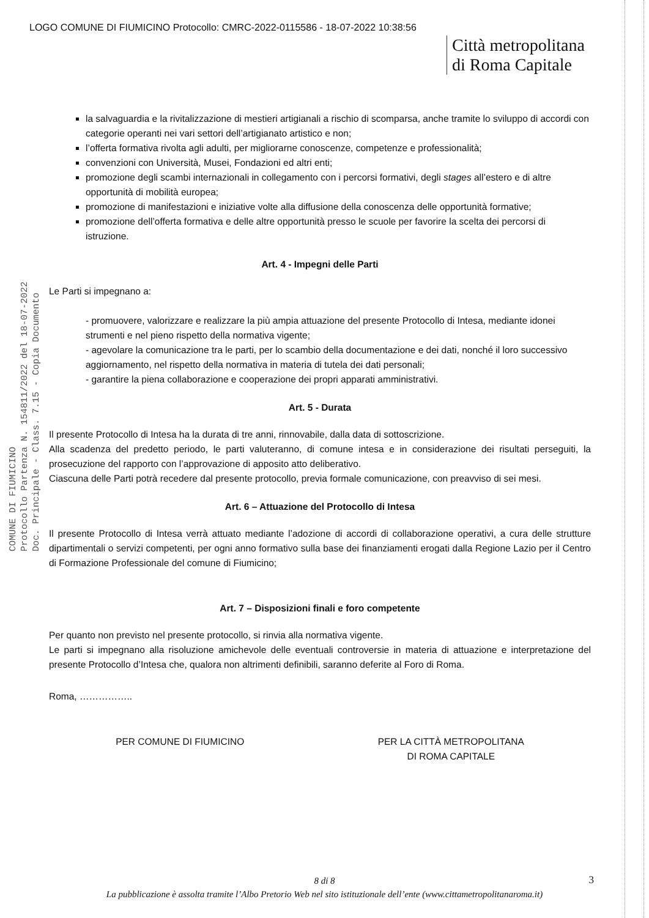COMUNE DI FIUMICINO
Protocollo Partenza N. 154811/2022 del 18-07-2022
Doc. Principale - Class. 7.15 - Copia Documento
LOGO COMUNE DI FIUMICINO Protocollo: CMRC-2022-0115586 - 18-07-2022 10:38:56
Città metropolitana
di Roma Capitale
la salvaguardia e la rivitalizzazione di mestieri artigianali a rischio di scomparsa, anche tramite lo sviluppo di accordi con categorie operanti nei vari settori dell’artigianato artistico e non;
l’offerta formativa rivolta agli adulti, per migliorarne conoscenze, competenze e professionalità;
convenzioni con Università, Musei, Fondazioni ed altri enti;
promozione degli scambi internazionali in collegamento con i percorsi formativi, degli stages all’estero e di altre opportunità di mobilità europea;
promozione di manifestazioni e iniziative volte alla diffusione della conoscenza delle opportunità formative;
promozione dell’offerta formativa e delle altre opportunità presso le scuole per favorire la scelta dei percorsi di istruzione.
Art. 4 - Impegni delle Parti
Le Parti si impegnano a:
- promuovere, valorizzare e realizzare la più ampia attuazione del presente Protocollo di Intesa, mediante idonei strumenti e nel pieno rispetto della normativa vigente;
- agevolare la comunicazione tra le parti, per lo scambio della documentazione e dei dati, nonché il loro successivo aggiornamento, nel rispetto della normativa in materia di tutela dei dati personali;
- garantire la piena collaborazione e cooperazione dei propri apparati amministrativi.
Art. 5 - Durata
Il presente Protocollo di Intesa ha la durata di tre anni, rinnovabile, dalla data di sottoscrizione.
Alla scadenza del predetto periodo, le parti valuteranno, di comune intesa e in considerazione dei risultati perseguiti, la prosecuzione del rapporto con l’approvazione di apposito atto deliberativo.
Ciascuna delle Parti potrà recedere dal presente protocollo, previa formale comunicazione, con preavviso di sei mesi.
Art. 6 – Attuazione del Protocollo di Intesa
Il presente Protocollo di Intesa verrà attuato mediante l’adozione di accordi di collaborazione operativi, a cura delle strutture dipartimentali o servizi competenti, per ogni anno formativo sulla base dei finanziamenti erogati dalla Regione Lazio per il Centro di Formazione Professionale del comune di Fiumicino;
Art. 7 – Disposizioni finali e foro competente
Per quanto non previsto nel presente protocollo, si rinvia alla normativa vigente.
Le parti si impegnano alla risoluzione amichevole delle eventuali controversie in materia di attuazione e interpretazione del presente Protocollo d’Intesa che, qualora non altrimenti definibili, saranno deferite al Foro di Roma.
Roma, ……………..
PER COMUNE DI FIUMICINO PER LA CITTÀ METROPOLITANA
DI ROMA CAPITALE
8 di 8
La pubblicazione è assolta tramite l’Albo Pretorio Web nel sito istituzionale dell’ente (www.cittametropolitanaroma.it)
3